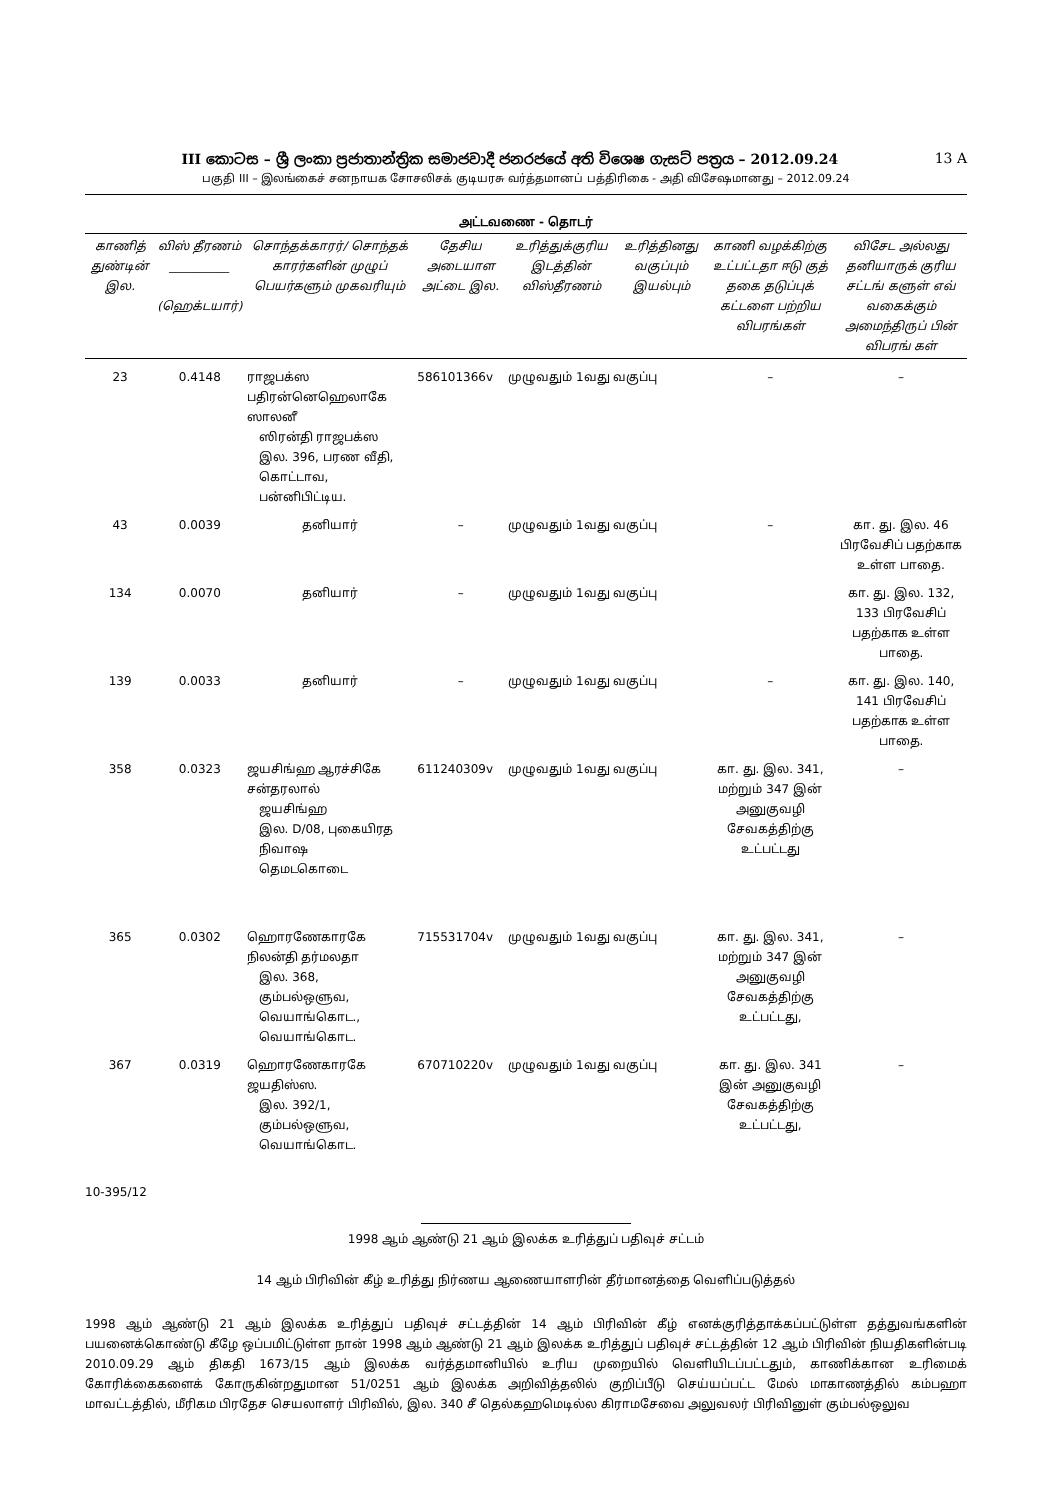III කොටස – ශ්‍රී ලංකා ප්‍රජාතාන්ත්‍රික සමාජවාදී ජනරජයේ අති විශෙෂ ගැසට් පත්‍රය – 2012.09.24 13 A
பகுதி III – இலங்கைச் சனநாயக சோசலிசக் குடியரசு வர்த்தமானப் பத்திரிகை - அதி விசேஷமானது – 2012.09.24
அட்டவணை - தொடர்
| காணித் துண்டின் இல. | விஸ் தீரணம் __________ (ஹெக்டயார்) | சொந்தக்காரர்/ சொந்தக் காரர்களின் முழுப் பெயர்களும் முகவரியும் | தேசிய அடையாள அட்டை இல. | உரித்துக்குரிய இடத்தின் விஸ்தீரணம் | உரித்தினது வகுப்பும் இயல்பும் | காணி வழக்கிற்கு உட்பட்டதா ஈடு குத் தகை தடுப்புக் கட்டளை பற்றிய விபரங்கள் | விசேட அல்லது தனியாருக் குரிய சட்டங் களுள் எவ் வகைக்கும் அமைந்திருப் பின் விபரங் கள் |
| --- | --- | --- | --- | --- | --- | --- | --- |
| 23 | 0.4148 | ராஜபக்ஸ பதிரன்னெஹெலாகே ஸாலனீ ஸிரன்தி ராஜபக்ஸ இல. 396, பரண வீதி, கொட்டாவ, பன்னிபிட்டிய. | 586101366v | முழுவதும் 1வது வகுப்பு | | – | – |
| 43 | 0.0039 | தனியார் | – | முழுவதும் 1வது வகுப்பு | | – | கா. து. இல. 46 பிரவேசிப் பதற்காக உள்ள பாதை. |
| 134 | 0.0070 | தனியார் | – | முழுவதும் 1வது வகுப்பு | | | கா. து. இல. 132, 133 பிரவேசிப் பதற்காக உள்ள பாதை. |
| 139 | 0.0033 | தனியார் | – | முழுவதும் 1வது வகுப்பு | | – | கா. து. இல. 140, 141 பிரவேசிப் பதற்காக உள்ள பாதை. |
| 358 | 0.0323 | ஜயசிங்ஹ ஆரச்சிகே சன்தரலால் ஜயசிங்ஹ இல. D/08, புகையிரத நிவாஷ தெமடகொடை | 611240309v | முழுவதும் 1வது வகுப்பு | | கா. து. இல. 341, மற்றும் 347 இன் அனுகுவழி சேவகத்திற்கு உட்பட்டது | – |
| 365 | 0.0302 | ஹொரணேகாரகே நிலன்தி தர்மலதா இல. 368, கும்பல்ஒளுவ, வெயாங்கொட., வெயாங்கொட. | 715531704v | முழுவதும் 1வது வகுப்பு | | கா. து. இல. 341, மற்றும் 347 இன் அனுகுவழி சேவகத்திற்கு உட்பட்டது, | – |
| 367 | 0.0319 | ஹொரணேகாரகே ஜயதிஸ்ஸ. இல. 392/1, கும்பல்ஒளுவ, வெயாங்கொட. | 670710220v | முழுவதும் 1வது வகுப்பு | | கா. து. இல. 341 இன் அனுகுவழி சேவகத்திற்கு உட்பட்டது, | – |
10-395/12
1998 ஆம் ஆண்டு 21 ஆம் இலக்க உரித்துப் பதிவுச் சட்டம்
14 ஆம் பிரிவின் கீழ் உரித்து நிர்ணய ஆணையாளரின் தீர்மானத்தை வெளிப்படுத்தல்
1998 ஆம் ஆண்டு 21 ஆம் இலக்க உரித்துப் பதிவுச் சட்டத்தின் 14 ஆம் பிரிவின் கீழ் எனக்குரித்தாக்கப்பட்டுள்ள தத்துவங்களின் பயனைக்கொண்டு கீழே ஒப்பமிட்டுள்ள நான் 1998 ஆம் ஆண்டு 21 ஆம் இலக்க உரித்துப் பதிவுச் சட்டத்தின் 12 ஆம் பிரிவின் நியதிகளின்படி 2010.09.29 ஆம் திகதி 1673/15 ஆம் இலக்க வர்த்தமானியில் உரிய முறையில் வெளியிடப்பட்டதும், காணிக்கான உரிமைக் கோரிக்கைகளைக் கோருகின்றதுமான 51/0251 ஆம் இலக்க அறிவித்தலில் குறிப்பீடு செய்யப்பட்ட மேல் மாகாணத்தில் கம்பஹா மாவட்டத்தில், மீரிகம பிரதேச செயலாளர் பிரிவில், இல. 340 சீ தெல்கஹமெடில்ல கிராமசேவை அலுவலர் பிரிவினுள் கும்பல்ஒலுவ